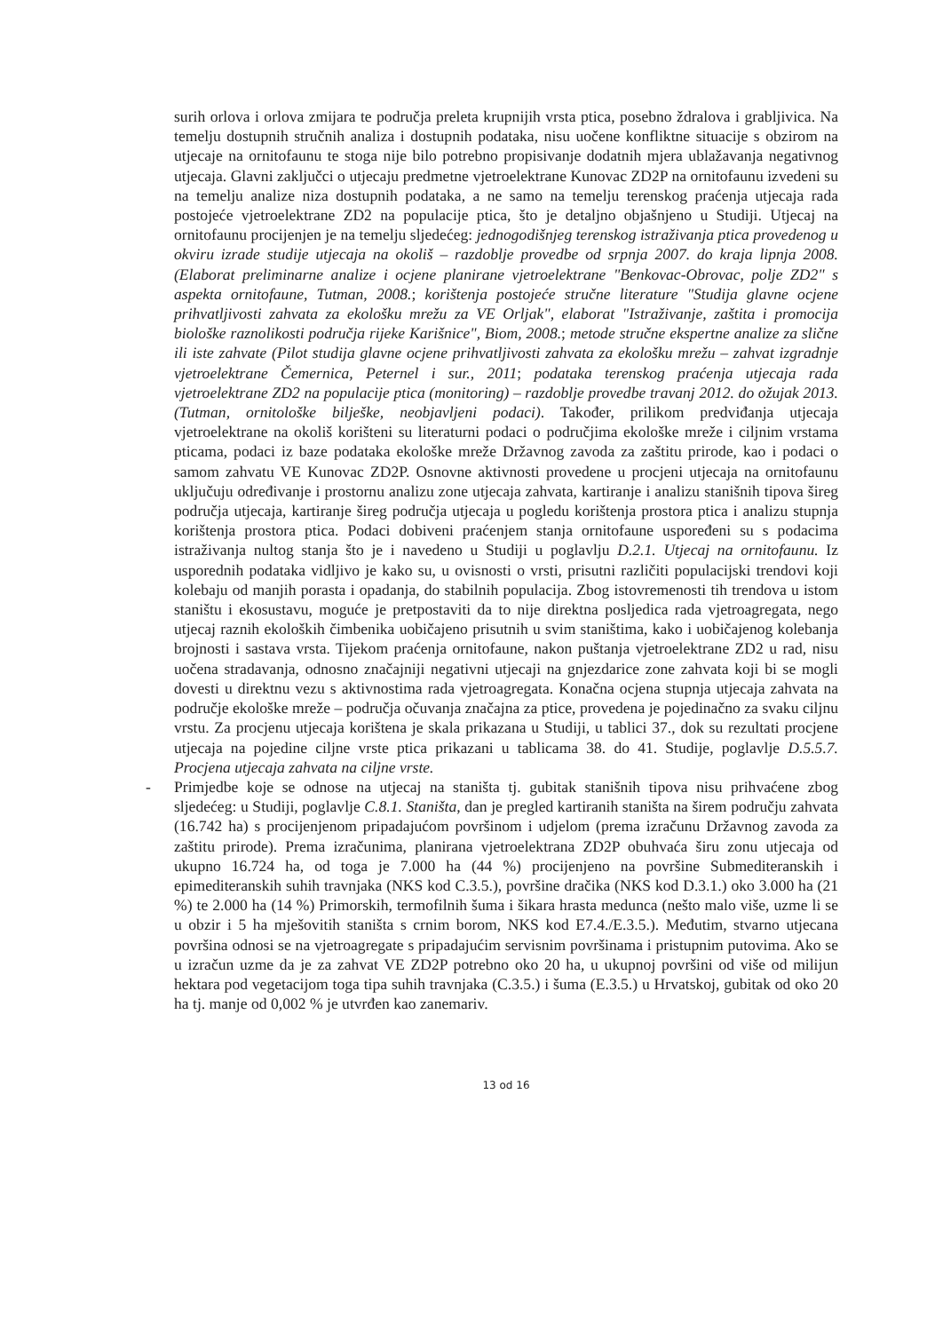surih orlova i orlova zmijara te područja preleta krupnijih vrsta ptica, posebno ždralova i grabljivica. Na temelju dostupnih stručnih analiza i dostupnih podataka, nisu uočene konfliktne situacije s obzirom na utjecaje na ornitofaunu te stoga nije bilo potrebno propisivanje dodatnih mjera ublažavanja negativnog utjecaja. Glavni zaključci o utjecaju predmetne vjetroelektrane Kunovac ZD2P na ornitofaunu izvedeni su na temelju analize niza dostupnih podataka, a ne samo na temelju terenskog praćenja utjecaja rada postojeće vjetroelektrane ZD2 na populacije ptica, što je detaljno objašnjeno u Studiji. Utjecaj na ornitofaunu procijenjen je na temelju sljedećeg: jednogodišnjeg terenskog istraživanja ptica provedenog u okviru izrade studije utjecaja na okoliš – razdoblje provedbe od srpnja 2007. do kraja lipnja 2008. (Elaborat preliminarne analize i ocjene planirane vjetroelektrane "Benkovac-Obrovac, polje ZD2" s aspekta ornitofaune, Tutman, 2008.; korištenja postojeće stručne literature "Studija glavne ocjene prihvatljivosti zahvata za ekološku mrežu za VE Orljak", elaborat "Istraživanje, zaštita i promocija biološke raznolikosti područja rijeke Karišnice", Biom, 2008.; metode stručne ekspertne analize za slične ili iste zahvate (Pilot studija glavne ocjene prihvatljivosti zahvata za ekološku mrežu – zahvat izgradnje vjetroelektrane Čemernica, Peternel i sur., 2011; podataka terenskog praćenja utjecaja rada vjetroelektrane ZD2 na populacije ptica (monitoring) – razdoblje provedbe travanj 2012. do ožujak 2013. (Tutman, ornitološke bilješke, neobjavljeni podaci). Također, prilikom predviđanja utjecaja vjetroelektrane na okoliš korišteni su literaturni podaci o područjima ekološke mreže i ciljnim vrstama pticama, podaci iz baze podataka ekološke mreže Državnog zavoda za zaštitu prirode, kao i podaci o samom zahvatu VE Kunovac ZD2P. Osnovne aktivnosti provedene u procjeni utjecaja na ornitofaunu uključuju određivanje i prostornu analizu zone utjecaja zahvata, kartiranje i analizu stanišnih tipova šireg područja utjecaja, kartiranje šireg područja utjecaja u pogledu korištenja prostora ptica i analizu stupnja korištenja prostora ptica. Podaci dobiveni praćenjem stanja ornitofaune uspoređeni su s podacima istraživanja nultog stanja što je i navedeno u Studiji u poglavlju D.2.1. Utjecaj na ornitofaunu. Iz usporednih podataka vidljivo je kako su, u ovisnosti o vrsti, prisutni različiti populacijski trendovi koji kolebaju od manjih porasta i opadanja, do stabilnih populacija. Zbog istovremenosti tih trendova u istom staništu i ekosustavu, moguće je pretpostaviti da to nije direktna posljedica rada vjetroagregata, nego utjecaj raznih ekoloških čimbenika uobičajeno prisutnih u svim staništima, kako i uobičajenog kolebanja brojnosti i sastava vrsta. Tijekom praćenja ornitofaune, nakon puštanja vjetroelektrane ZD2 u rad, nisu uočena stradavanja, odnosno značajniji negativni utjecaji na gnjezdarice zone zahvata koji bi se mogli dovesti u direktnu vezu s aktivnostima rada vjetroagregata. Konačna ocjena stupnja utjecaja zahvata na područje ekološke mreže – područja očuvanja značajna za ptice, provedena je pojedinačno za svaku ciljnu vrstu. Za procjenu utjecaja korištena je skala prikazana u Studiji, u tablici 37., dok su rezultati procjene utjecaja na pojedine ciljne vrste ptica prikazani u tablicama 38. do 41. Studije, poglavlje D.5.5.7. Procjena utjecaja zahvata na ciljne vrste.
- Primjedbe koje se odnose na utjecaj na staništa tj. gubitak stanišnih tipova nisu prihvaćene zbog sljedećeg: u Studiji, poglavlje C.8.1. Staništa, dan je pregled kartiranih staništa na širem području zahvata (16.742 ha) s procijenjenom pripadajućom površinom i udjelom (prema izračunu Državnog zavoda za zaštitu prirode). Prema izračunima, planirana vjetroelektrana ZD2P obuhvaća širu zonu utjecaja od ukupno 16.724 ha, od toga je 7.000 ha (44 %) procijenjeno na površine Submediteranskih i epimediteranskih suhih travnjaka (NKS kod C.3.5.), površine dračika (NKS kod D.3.1.) oko 3.000 ha (21 %) te 2.000 ha (14 %) Primorskih, termofilnih šuma i šikara hrasta medunca (nešto malo više, uzme li se u obzir i 5 ha mješovitih staništa s crnim borom, NKS kod E7.4./E.3.5.). Međutim, stvarno utjecana površina odnosi se na vjetroagregate s pripadajućim servisnim površinama i pristupnim putovima. Ako se u izračun uzme da je za zahvat VE ZD2P potrebno oko 20 ha, u ukupnoj površini od više od milijun hektara pod vegetacijom toga tipa suhih travnjaka (C.3.5.) i šuma (E.3.5.) u Hrvatskoj, gubitak od oko 20 ha tj. manje od 0,002 % je utvrđen kao zanemariv.
13 od 16